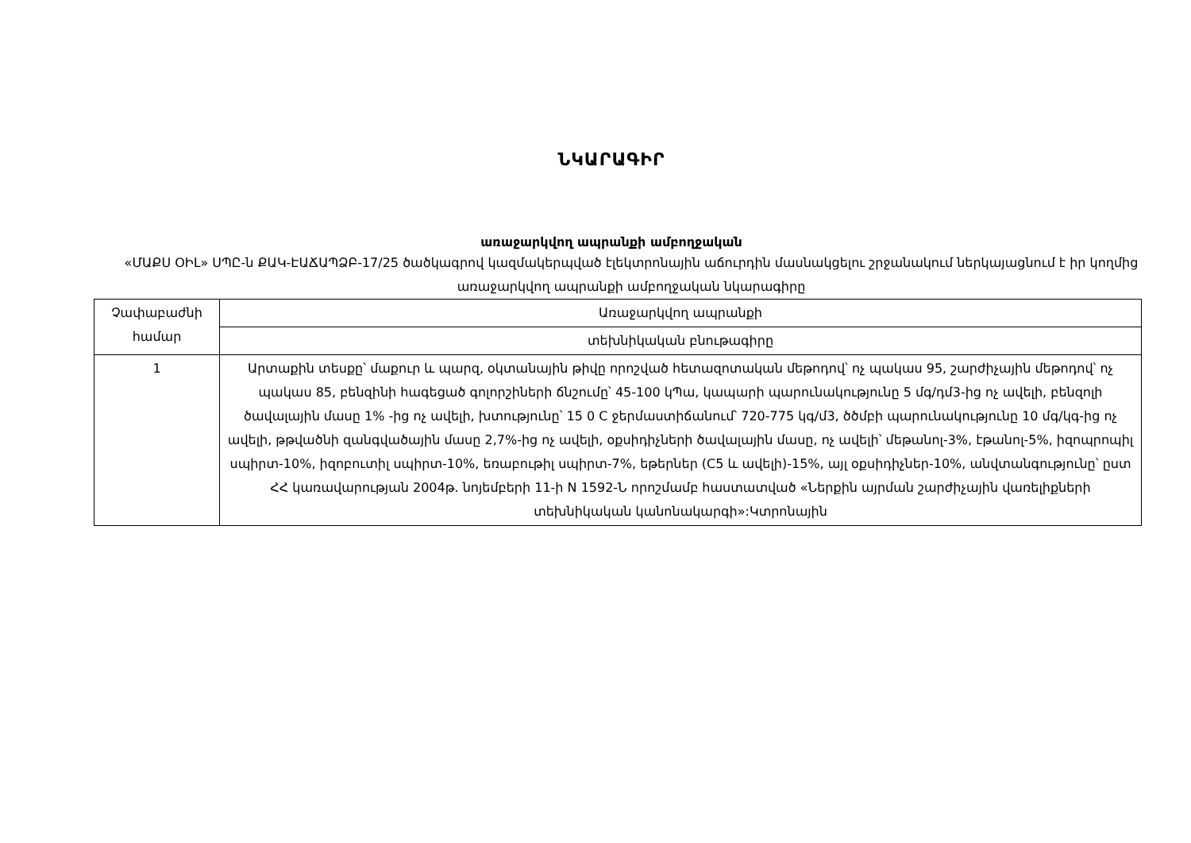ՆԿԱՐԱԳԻՐ
առաջարկվող ապրանքի ամբողջական
«ՄԱՔՍ ՕԻԼ» ՍՊԸ-ն ՔԱԿ-ԷԱՃԱՊՁԲ-17/25 ծածկագրով կազմակերպված էլեկտրոնային աճուրդին մասնակցելու շրջանակում ներկայացնում է իր կողմից առաջարկվող ապրանքի ամբողջական նկարագիրը
| Չափաբաժնի համար | Առաջարկվող ապրանքի |
| --- | --- |
| | տեխնիկական բնութագիրը |
| 1 | Արտաքին տեսքը՝ մաքուր և պարզ, օկտանային թիվը որոշված հետազոտական մեթոդով՝ ոչ պակաս 95, շարժիչային մեթոդով՝ ոչ պակաս 85, բենզինի հագեցած գոլորշիների ճնշումը՝ 45-100 կՊա, կապարի պարունակությունը 5 մգ/դմ3-ից ոչ ավելի, բենզոլի ծավալային մասը 1% -ից ոչ ավելի, խտությունը՝ 15 0 C ջերմաստիճանում՝ 720-775 կգ/մ3, ծծմբի պարունակությունը 10 մգ/կգ-ից ոչ ավելի, թթվածնի զանգվածային մասը 2,7%-ից ոչ ավելի, օքսիդիչների ծավալային մասը, ոչ ավելի՝ մեթանոլ-3%, էթանոլ-5%, իզոպրոպիլ սպիրտ-10%, իզոբուտիլ սպիրտ-10%, եռաբութիլ սպիրտ-7%, եթերներ (C5 և ավելի)-15%, այլ օքսիդիչներ-10%, անվտանգությունը՝ ըստ ՀՀ կառավարության 2004թ. նոյեմբերի 11-ի N 1592-Ն որոշմամբ հաստատված «Ներքին այրման շարժիչային վառելիքների տեխնիկական կանոնակարգի»:Կտրոնային |